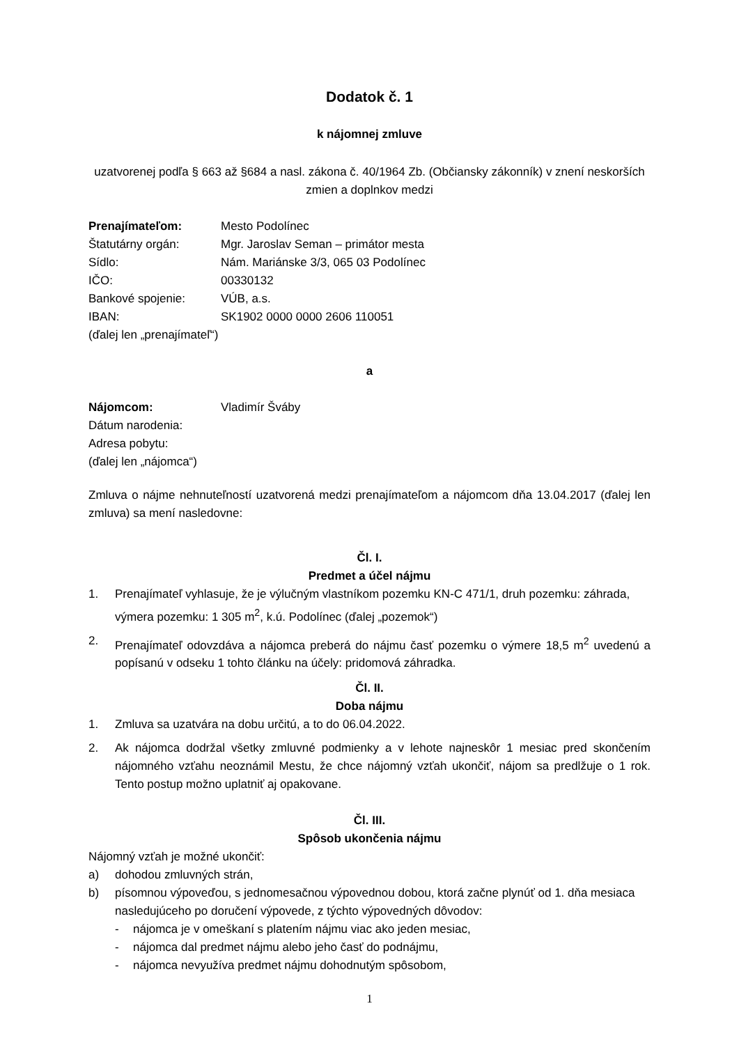Dodatok č. 1
k nájomnej zmluve
uzatvorenej podľa § 663 až §684 a nasl. zákona č. 40/1964 Zb. (Občiansky zákonník) v znení neskorších zmien a doplnkov medzi
| Prenajímateľom: | Mesto Podolínec |
| Štatutárny orgán: | Mgr. Jaroslav Seman – primátor mesta |
| Sídlo: | Nám. Mariánske 3/3, 065 03 Podolínec |
| IČO: | 00330132 |
| Bankové spojenie: | VÚB, a.s. |
| IBAN: | SK1902 0000 0000 2606 110051 |
(ďalej len „prenajímateľ“)
a
| Nájomcom: | Vladimír Šváby |
| Dátum narodenia: | |
| Adresa pobytu: | |
(ďalej len „nájomca“)
Zmluva o nájme nehnuteľností uzatvorená medzi prenajímateľom a nájomcom dňa 13.04.2017 (ďalej len zmluva) sa mení nasledovne:
Čl. I.
Predmet a účel nájmu
1. Prenajímateľ vyhlasuje, že je výlučným vlastníkom pozemku KN-C 471/1, druh pozemku: záhrada, výmera pozemku: 1 305 m<sup>2</sup>, k.ú. Podolínec (ďalej „pozemok“)
2. Prenajímateľ odovzdáva a nájomca preberá do nájmu časť pozemku o výmere 18,5 m<sup>2</sup> uvedenú a popísanú v odseku 1 tohto článku na účely: pridomová záhradka.
Čl. II.
Doba nájmu
1. Zmluva sa uzatvára na dobu určitú, a to do 06.04.2022.
2. Ak nájomca dodržal všetky zmluvné podmienky a v lehote najneskôr 1 mesiac pred skončením nájomného vzťahu neoznámil Mestu, že chce nájomný vzťah ukončiť, nájom sa predlžuje o 1 rok. Tento postup možno uplatniť aj opakovane.
Čl. III.
Spôsob ukončenia nájmu
Nájomný vzťah je možné ukončiť:
a) dohodou zmluvných strán,
b) písomnou výpoveďou, s jednomesačnou výpovednou dobou, ktorá začne plynúť od 1. dňa mesiaca nasledujúceho po doručení výpovede, z týchto výpovedných dôvodov:
- nájomca je v omeškaní s platením nájmu viac ako jeden mesiac,
- nájomca dal predmet nájmu alebo jeho časť do podnájmu,
- nájomca nevyužíva predmet nájmu dohodnutým spôsobom,
1